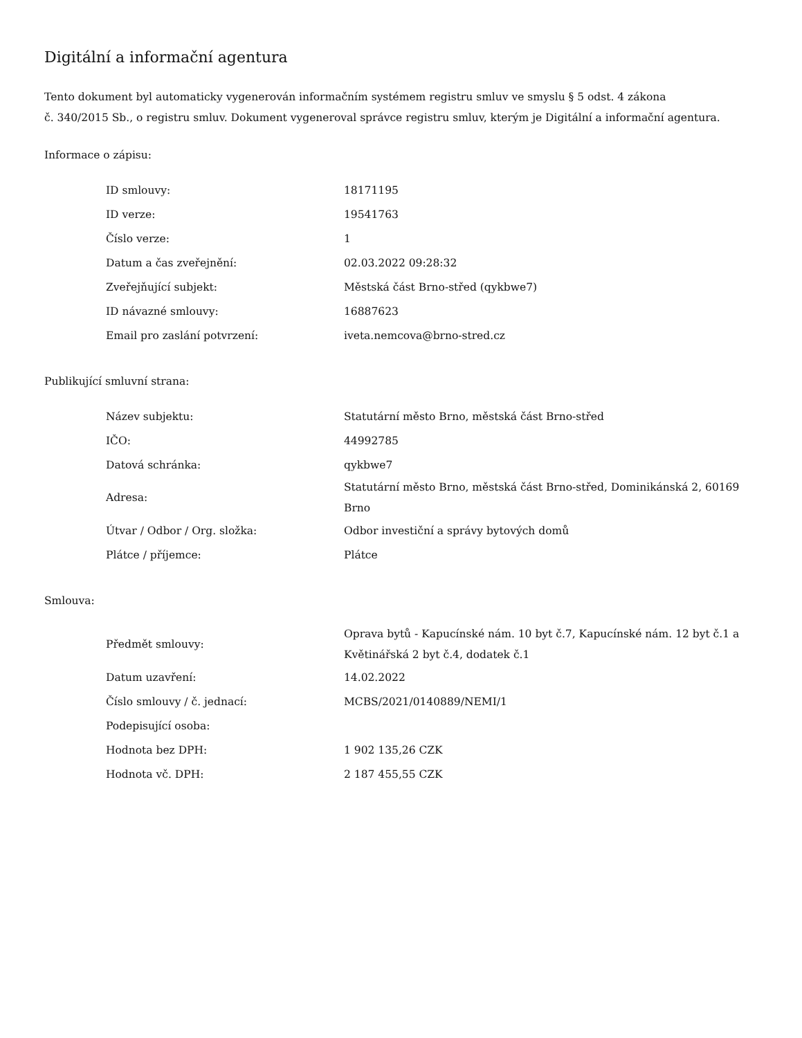Digitální a informační agentura
Tento dokument byl automaticky vygenerován informačním systémem registru smluv ve smyslu § 5 odst. 4 zákona
č. 340/2015 Sb., o registru smluv. Dokument vygeneroval správce registru smluv, kterým je Digitální a informační agentura.
Informace o zápisu:
| ID smlouvy: | 18171195 |
| ID verze: | 19541763 |
| Číslo verze: | 1 |
| Datum a čas zveřejnění: | 02.03.2022 09:28:32 |
| Zveřejňující subjekt: | Městská část Brno-střed (qykbwe7) |
| ID návazné smlouvy: | 16887623 |
| Email pro zaslání potvrzení: | iveta.nemcova@brno-stred.cz |
Publikující smluvní strana:
| Název subjektu: | Statutární město Brno, městská část Brno-střed |
| IČO: | 44992785 |
| Datová schránka: | qykbwe7 |
| Adresa: | Statutární město Brno, městská část Brno-střed, Dominikánská 2, 60169 Brno |
| Útvar / Odbor / Org. složka: | Odbor investiční a správy bytových domů |
| Plátce / příjemce: | Plátce |
Smlouva:
| Předmět smlouvy: | Oprava bytů - Kapucínské nám. 10 byt č.7, Kapucínské nám. 12 byt č.1 a Květinářská 2 byt č.4, dodatek č.1 |
| Datum uzavření: | 14.02.2022 |
| Číslo smlouvy / č. jednací: | MCBS/2021/0140889/NEMI/1 |
| Podepisující osoba: | |
| Hodnota bez DPH: | 1 902 135,26 CZK |
| Hodnota vč. DPH: | 2 187 455,55 CZK |